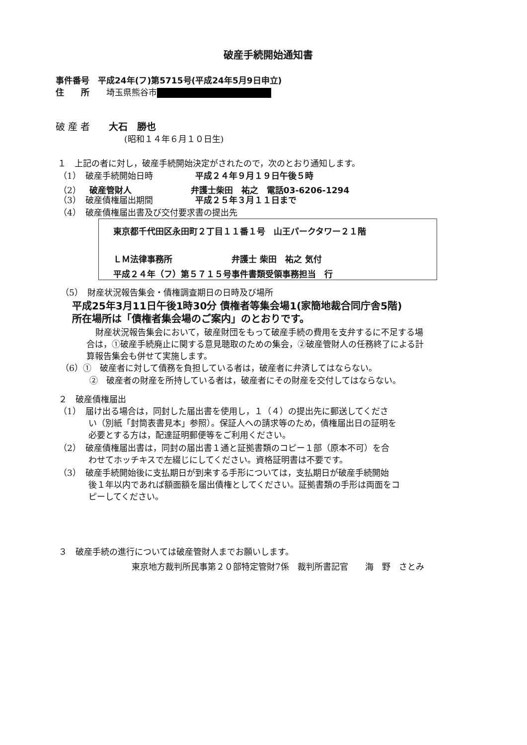破産手続開始通知書
事件番号　平成24年(フ)第5715号(平成24年5月9日申立)
住　　所　　埼玉県熊谷市
破 産 者　　大石　勝也
(昭和１４年６月１０日生)
１　上記の者に対し，破産手続開始決定がされたので，次のとおり通知します。
（1）　破産手続開始日時　　　　　平成２４年９月１９日午後５時
（2）　破産管財人　　　　　　　弁護士柴田　祐之　電話03-6206-1294
（3）　破産債権届出期間　　　　　平成２５年３月１１日まで
（4）　破産債権届出書及び交付要求書の提出先
東京都千代田区永田町２丁目１１番１号　山王パークタワー２１階
ＬＭ法律事務所　　　　　　　弁護士 柴田　祐之 気付
平成２４年（フ）第５７１５号事件書類受領事務担当　行
（5）　財産状況報告集会・債権調査期日の日時及び場所
平成25年3月11日午後1時30分 債権者等集会場1(家簡地裁合同庁舎5階)
所在場所は「債権者集会場のご案内」のとおりです。
財産状況報告集会において，破産財団をもって破産手続の費用を支弁するに不足する場
合は，①破産手続廃止に関する意見聴取のための集会，②破産管財人の任務終了による計
算報告集会も併せて実施します。
（6）①　破産者に対して債務を負担している者は，破産者に弁済してはならない。
②　破産者の財産を所持している者は，破産者にその財産を交付してはならない。
２　破産債権届出
（1）　届け出る場合は，同封した届出書を使用し，１（４）の提出先に郵送してくださ
い（別紙「封筒表書見本」参照）。保証人への請求等のため，債権届出日の証明を
必要とする方は，配達証明郵便等をご利用ください。
（2）　破産債権届出書は，同封の届出書１通と証拠書類のコピー１部（原本不可）を合
わせてホッチキスで左綴じにしてください。資格証明書は不要です。
（3）　破産手続開始後に支払期日が到来する手形については，支払期日が破産手続開始
後１年以内であれば額面額を届出債権としてください。証拠書類の手形は両面をコ
ピーしてください。
３　破産手続の進行については破産管財人までお願いします。
東京地方裁判所民事第２０部特定管財7係　裁判所書記官　　海　野　さとみ